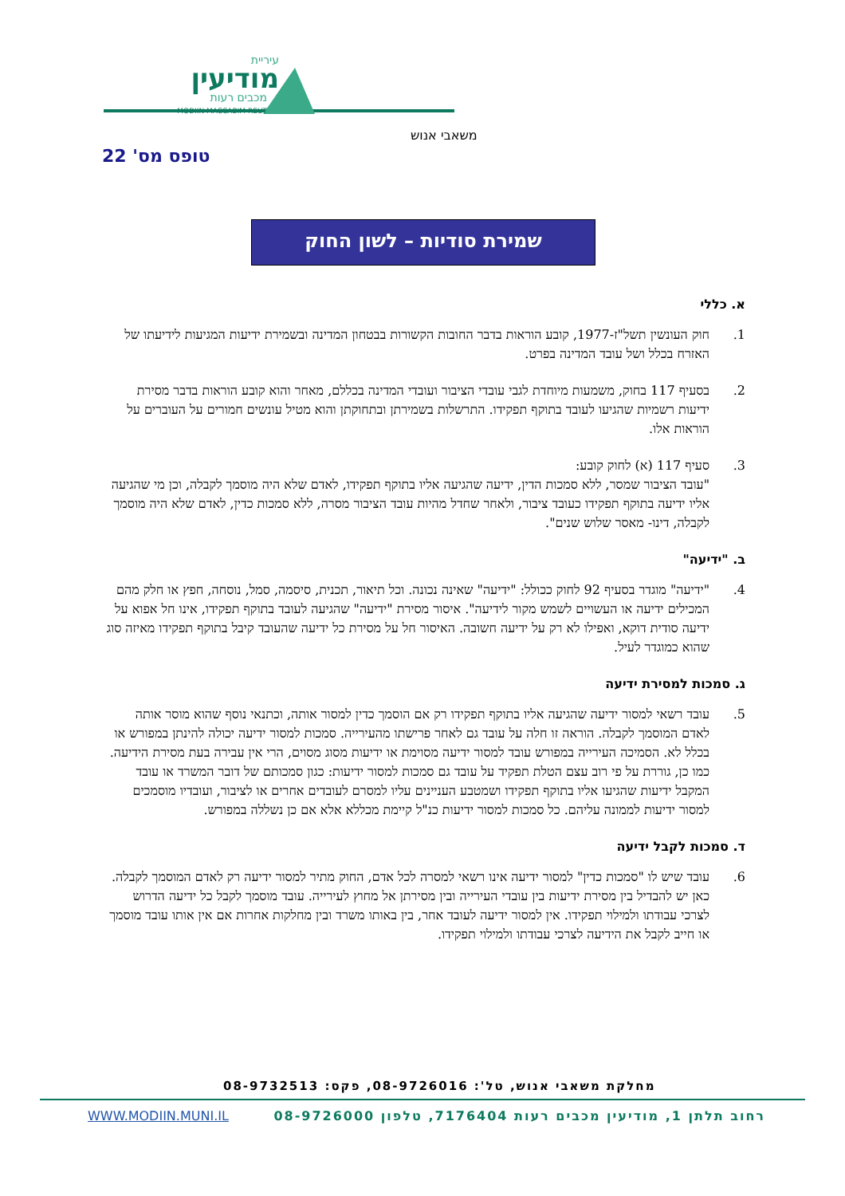מודיעין
עיריית
מכבים רעות
MODIIN MACCABIM REUT
משאבי אנוש
טופס מס' 22
שמירת סודיות – לשון החוק
א. כללי
1. חוק העונשין תשל"ז-1977, קובע הוראות בדבר החובות הקשורות בבטחון המדינה ובשמירת ידיעות המגיעות לידיעתו של האזרח בכלל ושל עובד המדינה בפרט.
2. בסעיף 117 בחוק, משמעות מיוחדת לגבי עובדי הציבור ועובדי המדינה בכללם, מאחר והוא קובע הוראות בדבר מסירת ידיעות רשמיות שהגיעו לעובד בתוקף תפקידו. התרשלות בשמירתן ובתחוקתן והוא מטיל עונשים חמורים על העוברים על הוראות אלו.
3. סעיף 117 (א) לחוק קובע:
"עובד הציבור שמסר, ללא סמכות הדין, ידיעה שהגיעה אליו בתוקף תפקידו, לאדם שלא היה מוסמך לקבלה, וכן מי שהגיעה אליו ידיעה בתוקף תפקידו כעובד ציבור, ולאחר שחדל מהיות עובד הציבור מסרה, ללא סמכות כדין, לאדם שלא היה מוסמך לקבלה, דינו- מאסר שלוש שנים".
ב. "ידיעה"
4. "ידיעה" מוגדר בסעיף 92 לחוק ככולל: "ידיעה" שאינה נכונה. וכל תיאור, תכנית, סיסמה, סמל, נוסחה, חפץ או חלק מהם המכילים ידיעה או העשויים לשמש מקור לידיעה". איסור מסירת "ידיעה" שהגיעה לעובד בתוקף תפקידו, אינו חל אפוא על ידיעה סודית דוקא, ואפילו לא רק על ידיעה חשובה. האיסור חל על מסירת כל ידיעה שהעובד קיבל בתוקף תפקידו מאיזה סוג שהוא כמוגדר לעיל.
ג. סמכות למסירת ידיעה
5. עובד רשאי למסור ידיעה שהגיעה אליו בתוקף תפקידו רק אם הוסמך כדין למסור אותה, וכתנאי נוסף שהוא מוסר אותה לאדם המוסמך לקבלה. הוראה זו חלה על עובד גם לאחר פרישתו מהעירייה. סמכות למסור ידיעה יכולה להינתן במפורש או בכלל לא. הסמיכה העירייה במפורש עובד למסור ידיעה מסוימת או ידיעות מסוג מסוים, הרי אין עבירה בעת מסירת הידיעה. כמו כן, גוררת על פי רוב עצם הטלת תפקיד על עובד גם סמכות למסור ידיעות: כגון סמכותם של דובר המשרד או עובד המקבל ידיעות שהגיעו אליו בתוקף תפקידו ושמטבע העניינים עליו למסרם לעובדים אחרים או לציבור, ועובדיו מוסמכים למסור ידיעות לממונה עליהם. כל סמכות למסור ידיעות כנ"ל קיימת מכללא אלא אם כן נשללה במפורש.
ד. סמכות לקבל ידיעה
6. עובד שיש לו "סמכות כדין" למסור ידיעה אינו רשאי למסרה לכל אדם, החוק מתיר למסור ידיעה רק לאדם המוסמך לקבלה. כאן יש להבדיל בין מסירת ידיעות בין עובדי העירייה ובין מסירתן אל מחוץ לעירייה. עובד מוסמך לקבל כל ידיעה הדרוש לצרכי עבודתו ולמילוי תפקידו. אין למסור ידיעה לעובד אחר, בין באותו משרד ובין מחלקות אחרות אם אין אותו עובד מוסמך או חייב לקבל את הידיעה לצרכי עבודתו ולמילוי תפקידו.
מחלקת משאבי אנוש, טל': 08-9726016, פקס: 08-9732513
WWW.MODIIN.MUNI.IL רחוב תלתן 1, מודיעין מכבים רעות 7176404, טלפון 08-9726000